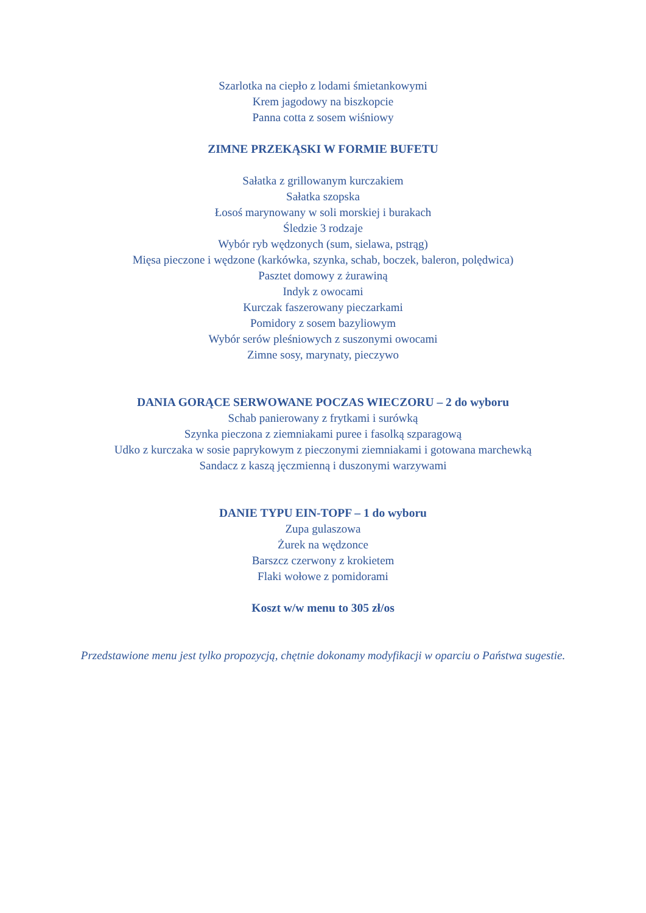Szarlotka na ciepło z lodami śmietankowymi
Krem jagodowy na biszkopcie
Panna cotta z sosem wiśniowy
ZIMNE PRZEKĄSKI W FORMIE BUFETU
Sałatka z grillowanym kurczakiem
Sałatka szopska
Łosoś marynowany w soli morskiej i burakach
Śledzie 3 rodzaje
Wybór ryb wędzonych (sum, sielawa, pstrąg)
Mięsa pieczone i wędzone (karkówka, szynka, schab, boczek, baleron, polędwica)
Pasztet domowy z żurawiną
Indyk z owocami
Kurczak faszerowany pieczarkami
Pomidory z sosem bazyliowym
Wybór serów pleśniowych z suszonymi owocami
Zimne sosy, marynaty, pieczywo
DANIA GORĄCE SERWOWANE POCZAS WIECZORU – 2 do wyboru
Schab panierowany z frytkami i surówką
Szynka pieczona z ziemniakami puree i fasolką szparagową
Udko z kurczaka w sosie paprykowym z pieczonymi ziemniakami i gotowana marchewką
Sandacz z kaszą jęczmienną i duszonymi warzywami
DANIE TYPU EIN-TOPF – 1 do wyboru
Zupa gulaszowa
Żurek na wędzonce
Barszcz czerwony z krokietem
Flaki wołowe z pomidorami
Koszt w/w menu to 305 zł/os
Przedstawione menu jest tylko propozycją, chętnie dokonamy modyfikacji w oparciu o Państwa sugestie.